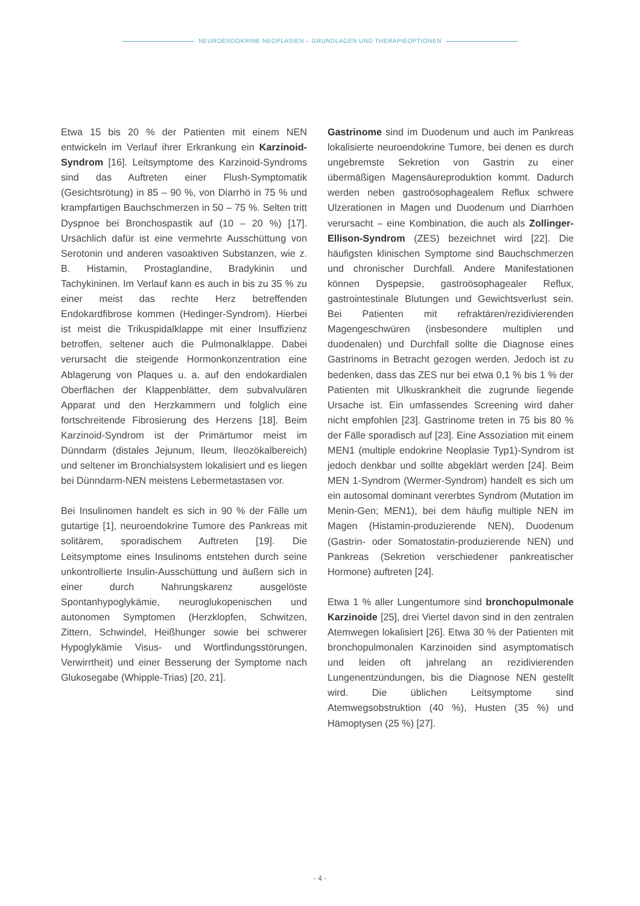NEUROENDOKRINE NEOPLASIEN – GRUNDLAGEN UND THERAPIEOPTIONEN
Etwa 15 bis 20 % der Patienten mit einem NEN entwickeln im Verlauf ihrer Erkrankung ein Karzinoid-Syndrom [16]. Leitsymptome des Karzinoid-Syndroms sind das Auftreten einer Flush-Symptomatik (Gesichtsrötung) in 85 – 90 %, von Diarrhö in 75 % und krampfartigen Bauchschmerzen in 50 – 75 %. Selten tritt Dyspnoe bei Bronchospastik auf (10 – 20 %) [17]. Ursächlich dafür ist eine vermehrte Ausschüttung von Serotonin und anderen vasoaktiven Substanzen, wie z. B. Histamin, Prostaglandine, Bradykinin und Tachykininen. Im Verlauf kann es auch in bis zu 35 % zu einer meist das rechte Herz betreffenden Endokardfibrose kommen (Hedinger-Syndrom). Hierbei ist meist die Trikuspidalklappe mit einer Insuffizienz betroffen, seltener auch die Pulmonalklappe. Dabei verursacht die steigende Hormonkonzentration eine Ablagerung von Plaques u. a. auf den endokardialen Oberflächen der Klappenblätter, dem subvalvulären Apparat und den Herzkammern und folglich eine fortschreitende Fibrosierung des Herzens [18]. Beim Karzinoid-Syndrom ist der Primärtumor meist im Dünndarm (distales Jejunum, Ileum, Ileozökalbereich) und seltener im Bronchialsystem lokalisiert und es liegen bei Dünndarm-NEN meistens Lebermetastasen vor.
Bei Insulinomen handelt es sich in 90 % der Fälle um gutartige [1], neuroendokrine Tumore des Pankreas mit solitärem, sporadischem Auftreten [19]. Die Leitsymptome eines Insulinoms entstehen durch seine unkontrollierte Insulin-Ausschüttung und äußern sich in einer durch Nahrungskarenz ausgelöste Spontanhypoglykämie, neuroglukopenischen und autonomen Symptomen (Herzklopfen, Schwitzen, Zittern, Schwindel, Heißhunger sowie bei schwerer Hypoglykämie Visus- und Wortfindungsstörungen, Verwirrtheit) und einer Besserung der Symptome nach Glukosegabe (Whipple-Trias) [20, 21].
Gastrinome sind im Duodenum und auch im Pankreas lokalisierte neuroendokrine Tumore, bei denen es durch ungebremste Sekretion von Gastrin zu einer übermäßigen Magensäureproduktion kommt. Dadurch werden neben gastroösophagealem Reflux schwere Ulzerationen in Magen und Duodenum und Diarrhöen verursacht – eine Kombination, die auch als Zollinger-Ellison-Syndrom (ZES) bezeichnet wird [22]. Die häufigsten klinischen Symptome sind Bauchschmerzen und chronischer Durchfall. Andere Manifestationen können Dyspepsie, gastroösophagealer Reflux, gastrointestinale Blutungen und Gewichtsverlust sein. Bei Patienten mit refraktären/rezidivierenden Magengeschwüren (insbesondere multiplen und duodenalen) und Durchfall sollte die Diagnose eines Gastrinoms in Betracht gezogen werden. Jedoch ist zu bedenken, dass das ZES nur bei etwa 0,1 % bis 1 % der Patienten mit Ulkuskrankheit die zugrunde liegende Ursache ist. Ein umfassendes Screening wird daher nicht empfohlen [23]. Gastrinome treten in 75 bis 80 % der Fälle sporadisch auf [23]. Eine Assoziation mit einem MEN1 (multiple endokrine Neoplasie Typ1)-Syndrom ist jedoch denkbar und sollte abgeklärt werden [24]. Beim MEN 1-Syndrom (Wermer-Syndrom) handelt es sich um ein autosomal dominant vererbtes Syndrom (Mutation im Menin-Gen; MEN1), bei dem häufig multiple NEN im Magen (Histamin-produzierende NEN), Duodenum (Gastrin- oder Somatostatin-produzierende NEN) und Pankreas (Sekretion verschiedener pankreatischer Hormone) auftreten [24].
Etwa 1 % aller Lungentumore sind bronchopulmonale Karzinoide [25], drei Viertel davon sind in den zentralen Atemwegen lokalisiert [26]. Etwa 30 % der Patienten mit bronchopulmonalen Karzinoiden sind asymptomatisch und leiden oft jahrelang an rezidivierenden Lungenentzündungen, bis die Diagnose NEN gestellt wird. Die üblichen Leitsymptome sind Atemwegsobstruktion (40 %), Husten (35 %) und Hämoptysen (25 %) [27].
- 4 -